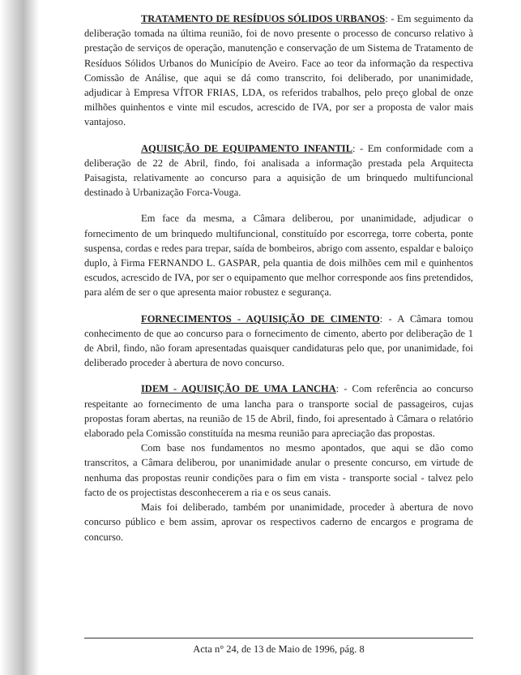TRATAMENTO DE RESÍDUOS SÓLIDOS URBANOS: - Em seguimento da deliberação tomada na última reunião, foi de novo presente o processo de concurso relativo à prestação de serviços de operação, manutenção e conservação de um Sistema de Tratamento de Resíduos Sólidos Urbanos do Município de Aveiro. Face ao teor da informação da respectiva Comissão de Análise, que aqui se dá como transcrito, foi deliberado, por unanimidade, adjudicar à Empresa VÍTOR FRIAS, LDA, os referidos trabalhos, pelo preço global de onze milhões quinhentos e vinte mil escudos, acrescido de IVA, por ser a proposta de valor mais vantajoso.
AQUISIÇÃO DE EQUIPAMENTO INFANTIL: - Em conformidade com a deliberação de 22 de Abril, findo, foi analisada a informação prestada pela Arquitecta Paisagista, relativamente ao concurso para a aquisição de um brinquedo multifuncional destinado à Urbanização Forca-Vouga.
Em face da mesma, a Câmara deliberou, por unanimidade, adjudicar o fornecimento de um brinquedo multifuncional, constituído por escorrega, torre coberta, ponte suspensa, cordas e redes para trepar, saída de bombeiros, abrigo com assento, espaldar e baloiço duplo, à Firma FERNANDO L. GASPAR, pela quantia de dois milhões cem mil e quinhentos escudos, acrescido de IVA, por ser o equipamento que melhor corresponde aos fins pretendidos, para além de ser o que apresenta maior robustez e segurança.
FORNECIMENTOS - AQUISIÇÃO DE CIMENTO: - A Câmara tomou conhecimento de que ao concurso para o fornecimento de cimento, aberto por deliberação de 1 de Abril, findo, não foram apresentadas quaisquer candidaturas pelo que, por unanimidade, foi deliberado proceder à abertura de novo concurso.
IDEM - AQUISIÇÃO DE UMA LANCHA: - Com referência ao concurso respeitante ao fornecimento de uma lancha para o transporte social de passageiros, cujas propostas foram abertas, na reunião de 15 de Abril, findo, foi apresentado à Câmara o relatório elaborado pela Comissão constituída na mesma reunião para apreciação das propostas.
Com base nos fundamentos no mesmo apontados, que aqui se dão como transcritos, a Câmara deliberou, por unanimidade anular o presente concurso, em virtude de nenhuma das propostas reunir condições para o fim em vista - transporte social - talvez pelo facto de os projectistas desconhecerem a ria e os seus canais.
Mais foi deliberado, também por unanimidade, proceder à abertura de novo concurso público e bem assim, aprovar os respectivos caderno de encargos e programa de concurso.
Acta n° 24, de 13 de Maio de 1996, pág. 8